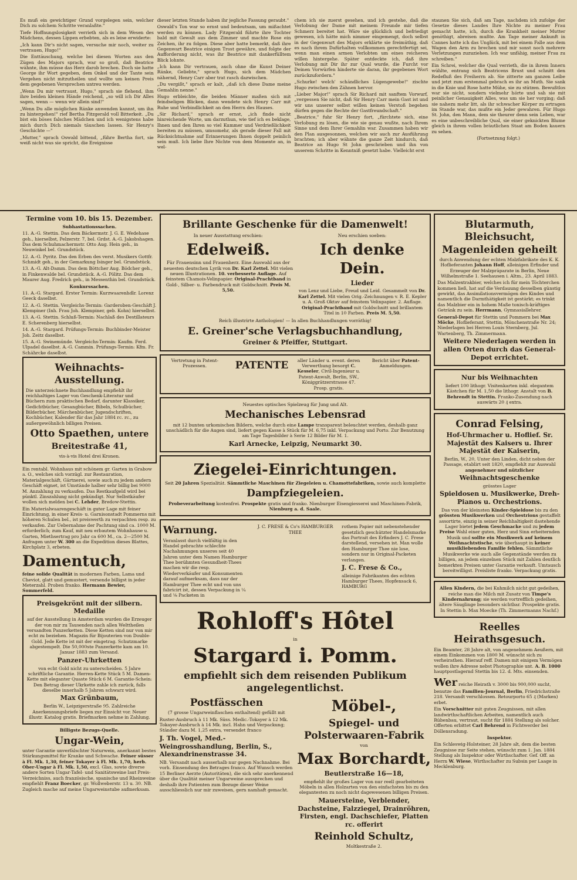Es muß ein gewichtiger Grund vorgelegen sein, welcher Dich zu solchem Schritte veranlaßte."
Tiefe Hoffnungslosigkeit verrieth sich in dem Wesen des Mädchens, dessen Lippen erbebten, als es leise erwiderte:
„Ich kann Dir's nicht sagen, versuche mir noch, weiter zu vertrauen, Hugo!"
Die Enttäuschung, welche bei diesen Worten aus den Zügen des Majors sprach, war so groß, daß Beatrice wähnte, ihm müsse das Herz darob brechen. Doch sie hatte George ihr Wort gegeben, dem Onkel und der Tante sein Vergehen nicht mitzutheilen und wollte um keinen Preis dem gegebenen Versprechen untreu werden.
„Wenn Du mir vertraust, Hugo," sprach sie flehend, ihm ihre beiden kleinen Hände reichend, „so will ich Dir Alles sagen, wenn — wenn wir allein sind!"
„Wenn Du alle möglichen Ränke anwenden kannst, um ihn zu hintergehen!" rief Bertha Fitzgerald voll Bitterkeit. „Du bist ein böses falsches Mädchen und ich wenigstens habe mich durch Dich niemals täuschen lassen. Sir Henry's Geschichte —"
„Mutter," sprach Oswald bittend, „führe Bertha fort, sie weiß nicht was sie spricht, die Ereignisse
dieser letzten Stunde haben ihr jegliche Fassung geraubt."
Oswald's Ton war so ernst und bedeutsam, um mißachtet werden zu können. Lady Fitzgerald führte ihre Tochter bald mit Gewalt aus dem Zimmer und machte Rose ein Zeichen, ihr zu folgen. Diese aber hatte bemerkt, daß ihre Gegenwart Beatrice einigen Trost gewähre, und folgte der Aufforderung nicht, was ihr Beatrice mit dankerfülltem Blick lohnte.
„Ich kann Dir vertrauen, auch ohne die Kunst Deiner Ränke, Geliebte," sprach Hugo, sich dem Mädchen nähernd, Henry Carr aber trat rasch dazwischen.
„Du vergißt," sprach er kalt, „daß ich diese Dame meine Gemahlin nenne."
Hugo erbleichte, die beiden Männer maßen sich mit feindseligen Blicken, dann wendete sich Henry Carr mit Ruhe und Verbindlichkeit an den Herrn des Hauses.
„Sir Richard," sprach er ernst, „ich finde nicht hinreichende Worte, um darzuthun, wie tief ich es beklage, Ihnen und den Ihren so viel Kummer und Verdrießlichkeit bereiten zu müssen, umsomehr, als gerade dieser Fall mit Rücksichtnahme auf Erinnerungen Ihnen doppelt peinlich sein muß. Ich liebe Ihre Nichte von dem Momente an, in wel-
chem ich sie zuerst gesehen, und ich gestehe, daß die Verlobung der Dame mit meinem Freunde mir tiefen Schmerz bereitet hat. Wäre sie glücklich und befriedigt gewesen, ich hätte mich nimmer eingemengt, doch selbst in der Gegenwart des Majors erklärte sie freimüthig, daß es nach ihrem Dafürhalten vollkommen gerechtfertigt sei, wenn man einen armen Verlobten um eines reicheren willen hintergehe. Später entdeckte ich, daß ihre Verlobung mit Dir ihr zur Qual wurde, die Furcht vor Deinen Vorwürfen hinderte sie daran, ihr gegebenes Wort zurückzufordern."
„Schurke! welch' schändliches Lügengewebe!" zischte Hugo zwischen den Zähnen hervor.
„Lieber Major!" sprach Sir Richard mit sanftem Vorwurf, „vergessen Sie nicht, daß Sir Henry Carr mein Gast ist und wir uns unserer selbst willen keinen Verstoß begehen dürfen gegen die Rechte der Gastfreundschaft."
„Beatrice," fuhr Sir Henry fort, „fürchtete sich, eine Verlobung zu lösen, die wie sie genau wußte, nach Ihrem Sinne und dem Ihrer Gemahlin war. Zusammen haben wir den Plan ausgesonnen, welchen wir auch zur Ausführung brachten; ich aber wähnte die ganze Zeit hindurch, daß Beatrice an Hugo St John geschrieben und ihn von unserem Schritte in Kenntniß gesetzt habe. Vielleicht erst
staunen Sie sich, daß am Tage, nachdem ich zufolge der Gesetze dieses Landes Ihre Nichte zu meiner Frau gemacht hatte, ich, durch die Krankheit meiner Mutter genöthigt, abreisen mußte. Am Tage meiner Ankunft in Cannes hatte ich das Unglück, mit bei einem Falle aus dem Wagen den Arm zu brechen und mir sonst noch mehrere Verletzungen zuzuziehen. Ich war unfähig, meiner Frau zu schreiben."
Ein Schrei, welcher die Qual verrieth, die in ihrem Innern wühlte, entrang sich Beatricens Brust und schnitt den Redefluß des Freiherrn ab. Sie zitterte am ganzen Leibe und jetzt zum erstenmal gebrach es ihr an Muth. Sie sank in die Knie und Rose hatte Mühe, sie zu stützen. Bewußtlos war sie nicht, sondern vielmehr hörte und sah sie mit peinlicher Genauigkeit Alles, was um sie her vorging; daß sie nahezu mehr litt, als ihr schwacher Körper zu ertragen im Stande war, das mußte ein Jeder gewahren. Für Hugo St. John, den Mann, dem sie theurer denn sein Leben, war es eine unbeschreibliche Qual, sie einer geknickten Blume gleich in ihrem vollen bräutlichen Staat am Boden kauern zu sehen.
(Fortsetzung folgt.)
Termine vom 10. bis 15. Dezember.
Subhastationssachen.
11. A.-G. Stettin. Das dem Bäckermstr. J. G. E. Wedehase geh., hierselbst, Pelzerstr. 7, bel. Grdst. A.-G. Jakobshagen. Das dem Schuhmachermstr. Otto Aug. Hein geh., in Neuwinkel bel. Grundstück.
12. A.-G. Pyritz. Das den Erben des verst. Musikers Gottfr. Schmidt geh., in der Gemarkung Isinger bel. Grundstück.
13. A.-G. Alt-Damm. Das dem Böttcher Aug. Bödcher geh., in Finkenwalde bel. Grundstück. A.-G. Pölitz. Das dem Maurer Aug. Fredrich geh., in Messenthin bel. Grundstück.
Konkurssachen.
11. A.-G. Stargard. Erster Termin: Kurzwaarenhdlr. Lorenz Geeck daselbst.
12. A.-G. Stettin. Vergleichs-Termin: Garderoben-Geschäft J. Klempiner (Inh. Frau Joh. Klempiner, geb. Kohn) hierselbst.
13. A.-G. Stettin. Schluß-Termin: Nachlaß des Destillateurs E. Scherenberg hierselbst.
14. A.-G. Stargard. Prüfungs-Termin: Buchbinder-Meister Joh. Zeitz daselbst.
15. A.-G. Swinemünde. Vergleichs-Termin: Kaufm. Ferd. Ulpadel daselbst. A.-G. Cammin. Prüfungs-Termin: Kfm. Fr. Schährcke daselbst.
Weihnachts-Ausstellung.
Die unterzeichnete Buchhandlung empfiehlt ihr reichhaltiges Lager von Geschenk-Literatur und Büchern zum praktischen Bedarf, darunter Klassiker, Gedichtbücher, Gesangbücher, Bibeln, Schulbücher, Bilderbücher, Märchenbücher, Jugendschriften, Kochbücher, Kalender für das Jahr 1884 rc. rc., zu außergewöhnlich billigen Preisen.
Otto Spaethen, untere Breitestraße 41,
vis-à-vis Hotel drei Kronen.
Ein rentabl. Wohnhaus mit schönem gr. Garten in Grabow a. O., welches sich vorzügl. zur Restauration, Materialgeschäft, Gärtnerei, sowie auch zu jedem andern Geschäft eignet, ist Umstände halber sehr billig bei 9000 M. Anzahlung zu verkaufen. Das Restkaufgeld wird bei pünktl. Zinszahlung nicht gekündigt. Nur Selbstkäufer wollen sich melden bei C. Lehder, Bredow-Stettin.
Ein Materialwaarengeschäft in guter Lage mit feiner Einrichtung, in einer Kreis- u. Garnisonstadt Pommerns mit höheren Schulen bel., ist preiswerth zu verpachten resp. zu verkaufen. Zur Uebernahme der Pachtung sind ca. 1000 M. erforderlich; zum Kauf, mit neu erbautem Wohnhause u. Garten, Miethsertrag pro Jahr ca 600 M., ca. 2—2500 M. Anfragen unter W. 300 an die Expedition dieses Blattes, Kirchplatz 3, erbeten.
Damentuch,
feine solide Qualität in modernen Farben, Lama und Cheviot, glatt und gemustert, versende billigst in jeder Meterzahl. Proben franko. Hermann Bewier, Sommerfeld.
Preisgekrönt mit der silbern. Medaille
auf der Ausstellung in Amsterdam wurden die Erzeuger der von mir zu Tausenden nach allen Welttheilen versandten Panzerketten. Diese Ketten sind nur von mir echt zu beziehen. Magazin für Bijouterien von Double-Gold. Jede Kette ist mit der eingetrag. Schutzmarke abgestempelt. Die 50,000ste Panzerkette kam am 10. Januar 1883 zum Versand.
Panzer-Uhrketten
von echt Gold nicht zu unterscheiden. 5 Jahre schriftliche Garantie. Herren-Kette Stück 5 M. Damen-Kette mit eleganter Quaste Stück 6 M. Garantie-Schein: Den Betrag dieser Ukrkette zahle ich zurück, falls dieselbe innerhalb 5 Jahren schwarz wird.
Max Grünbaum,
Berlin W., Leipzigerstraße 95. Zahlreiche Anerkennungsbriefe liegen zur Einsicht vor. Neuer illustr. Katalog gratis. Briefmarken nehme in Zahlung.
Billigste Bezugs-Quelle.
Ungar-Wein,
unter Garantie unverfälschter Naturwein, anerkannt bestes Stärkungsmittel für Kranke und Schwache. Feiner süsser à Fl. Mk. 1,30, feiner Tokayer à Fl. Mk. 1,70, herb. Ober-Ungar à Fl. Mk. 1,50, excl. Glas, sowie diverse andere Sorten Ungar-Tafel- und Sanitätsweine laut Preis-Verzeichniss, auch französische, spanische und Rheinweine empfiehlt Franz Boecker, gr. Wollweberstr. 13 u. 30. NB. Zugleich mache auf meine Ungarweinstube aufmerksam.
Brillante Geschenke für die Damenwelt!
In neuer Ausstattung erschien:
Edelweiß.
Für Frauensinn und Frauenherz. Eine Auswahl aus der neuesten deutschen Lyrik von Dr. Karl Zettel. Mit vielen neuen Illustrationen. 10. verbesserte Auflage. Auf feinstem Chamois-Velinpapier. Original-Prachtband in Gold-, Silber- u. Farbendruck mit Goldschnitt. Preis M. 5,50.
Neu erschien soeben:
Ich denke Dein.
Lieder
von Lenz und Liebe, Freud und Leid. Gesammelt von Dr. Karl Zettel. Mit vielen Orig.-Zeichnungen v. R. E. Kepler u. A. Groß Oktav auf feinstem Velinpapier. 2. Auflage. Original-Prachtband mit Goldschnitt und brillantem Titel in 10 Farben. Preis M. 5,50.
Reich illustrirte Anthologien! — In allen Buchhandlungen vorräthig!
E. Greiner'sche Verlagsbuchhandlung,
Greiner & Pfeiffer, Stuttgart.
Vertretung in Patent-Prozessen.
PATENTE
aller Länder u. event. deren Verwerthung besorgt C. Kesseler, Civil-Ingenieur u. Patent-Anwalt, Berlin, SW., Königgrätzerstrasse 47. Prosp. gratis.
Bericht über Patent- Anmeldungen.
Neuestes optisches Spielzeug für Jung und Alt.
Mechanisches Lebensrad
mit 12 bunten urkomischen Bildern, welche durch eine Lampe transparent beleuchtet werden, deshalb ganz unschädlich für die Augen sind, liefert gegen Kasse à Stück für M. 6,75 inkl. Verpackung und Porto. Zur Benutzung am Tage Tagesbilder à Serie 12 Bilder für M. 1.
Karl Arnecke, Leipzig, Neumarkt 30.
Ziegelei-Einrichtungen.
Seit 20 Jahren Spezialität. Sämmtliche Maschinen für Ziegeleien u. Chamottefabriken, sowie auch komplette
Dampfziegeleien.
Probeverarbeitung kostenfrei. Prospekte gratis und franko. Nienburger Eisengiesserei und Maschinen-Fabrik, Nienburg a. d. Saale.
Warnung.
Veranlasst durch vielfältig in den Handel gebrachte schlechte Nachahmungen unseres seit 40 Jahren unter dem Namen Hamburger Thee berühmten Gesundheit-Thees machen wir die resp. Wiederverkäufer und Konsumenten darauf aufmerksam, dass nur der Hamburger Thee echt und von uns fabricirt ist, dessen Verpackung in ¼ und ⅛ Packeten in
J. C. FRESE & Co's HAMBURGER THEE
rothem Papier mit nebenstehender gesetzlich geschützter Handelsmarke das Portrait des Erfinders J. C. Frese darstellend, versehen ist. Man wolle den Hamburger Thee nie lose, sondern nur in Original-Packeten verlangen.
J. C. Frese & Co.,
alleinige Fabrikanten des echten Hamburger Thees, Hopfensack 6, HAMBURG
Rohloff's Hôtel
in
Stargard i. Pomm.
empfiehlt sich dem reisenden Publikum angelegentlichst.
Postfässchen
(7 grosse Ungarweinflaschen enthaltend) gefüllt mit
Ruster-Ausbruch à 11 Mk. Süss. Medic.-Tokayer à 12 Mk. Tokayer-Ausbruch à 14 Mk. incl. Hahn und Verpackung; Ständer dazu M. 1,25 extra, versendet franco
J. Th. Vogel, Med.-Weingrosshandlung, Berlin, S., Alexandrinenstrasse 34.
NB. Versandt nach ausserhalb nur gegen Nachnahme. Bei vorh. Einsendung des Betrages franco. Auf Wunsch werden 15 Berliner Aerzte (Autoritäten), die sich sehr anerkennend über die Qualität meiner Ungarweine aussprechen und deshalb ihre Patienten zum Bezuge dieser Weine ausschliesslich nur mir zuweisen, gern namhaft gemacht.
Möbel-,
Spiegel- und Polsterwaaren-Fabrik
von
Max Borchardt,
Beutlerstraße 16—18,
empfiehlt ihr großes Lager von nur reell gearbeiteten Möbeln in allen Holzarten von den einfachsten bis zu den elegantesten zu noch nicht dagewesenen billigen Preisen.
Mauersteine, Verblender, Dachsteine, Falzziegel, Drainröhren, Firsten, engl. Dachschiefer, Platten rc. offerirt
Reinhold Schultz,
Moltkestraße 2.
Blutarmuth, Bleichsucht, Magenleiden geheilt
durch Anwendung der echten Malzfabrikate des K. K. Hoflieferanten Johann Hoff, alleinigen Erfinder und Erzeuger der Malzpräparate in Berlin, Neue Wilhelmstraße 1. Seehausen i. Altm., 23. April 1883.
Das Malzextrakbier, welches ich für mein Töchterchen kommen ließ, hat auf die Verdauung desselben günstig gewirkt, das Assimilationsvermögen des Kindes und namentlich die Darmthätigkeit ist gestärkt; es trinkt das Malzbier ein in hohem Maße tonisch-kräftiges Getränk zu sein. Herrmann, Gymnasiallehrer.
General-Depot für Stettin und Pommern bei Max Möcke, Hoflieferant, Stettin, Mönchenstraße Nr. 24; Niederlagen bei Herren Louis Sternberg, Jul. Wartenberg, Th. Zimmermann.
Weitere Niederlagen werden in allen Orten durch das General-Depot errichtet.
Nur bis Weihnachten
liefert 100 lithogr. Visitenkarten inkl. elegantem Kästchen für M. 1,50 die lithogr. Anstalt von B. Behrendt in Stettin. Franko-Zusendung nach auswärts 20 ₰ extra.
Conrad Felsing,
Hof-Uhrmacher u. Hoflief. Sr. Majestät des Kaisers u. Ihrer Majestät der Kaiserin,
Berlin, W., 20, Unter den Linden, dicht neben der Passage, etablirt seit 1820, empfiehlt zur Auswahl angenehmer und nützlicher
Weihnachtsgeschenke
grösstes Lager
Spieldosen u. Musikwerke, Dreh-Pianos u. Orchestrions.
Das von der kleinsten Kinder-Spieldose bis zu den grössten Musikwerken und Orchestrions gestaffelt assortirte, einzig in seiner Reichhaltigkeit dastehende Lager bietet jedem Geschmacke und zu jedem Preise Wahl einer guten, Herz und Sinn erheiternden Musik und sollte ein Musikwerk auf keinem Weihnachtstische, wie überhaupt in keiner musikliebenden Familie fehlen. Sämmtliche Musikwerke wie auch alle Gegenstände werden zu billigen, an jedem einzelnen Stück mit Zahlen deutlich bemerkten Preisen unter Garantie verkauft. Umtausch bereitwilligst. Preisliste franko. Verpackung gratis.
Allen Kindern, die bei Kuhmilch nicht gut gedeihen, reiche man die Milch mit Zusatz von Timpe's Kindernahrung; sie werden vortrefflich gedeihen, ältere Säuglinge besonders sichtbar. Prospekte gratis. In Stettin b. Max Moecke (Th. Zimmermanns Nachf.)
Reelles Heirathsgesuch.
Ein Beamter, 28 Jahre alt, von angenehmem Aeußern, mit einem Einkommen von 1800 M. wünscht sich zu verheirathen. Hierauf reff. Damen mit einigem Vermögen wollen ihre Adresse nebst Photographie unt. A. B. 1000 hauptpostlagernd Stettin bis 12. d. Mts. einsenden.
Wer reiche Heirath v. 3000 bis 900,000 sucht, benutze das Familien-Journal, Berlin, Friedrichstraße 218. Versandt verschlossen. Retourporto 65 ₰ (Marken) erbet.
Ein Vorschnitter mit guten Zeugnissen, mit allen landwirthschaftlichen Arbeiten, namentlich auch Rübenbau, vertraut, sucht für 1884 Stellung als solcher. Offerten erbittet Carl Behrend in Fichtwerder bei Döllensradung.
Inspektor.
Ein Schleswig-Holsteiner, 28 Jahre alt, dem die besten Zeugnisse zur Seite stehen, wünscht zum 1. Jan. 1884 Stellung als Inspektor oder Wirthschafter. Gef. Off. an Herrn W. Wiese, Wirthschafter zu Subsin per Laage in Mecklenburg.